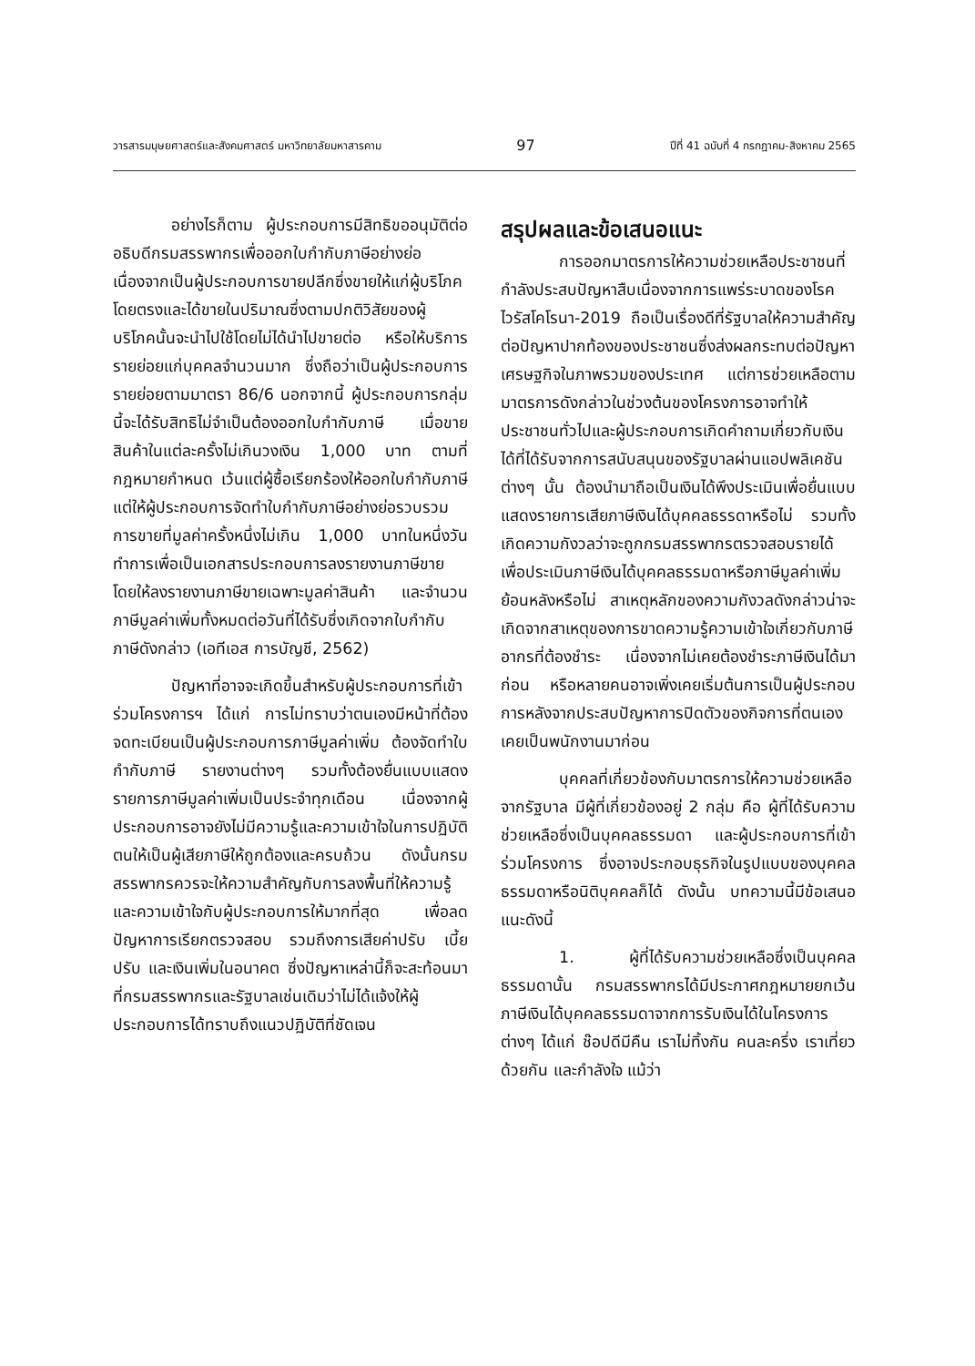วารสารมนุษยศาสตร์และสังคมศาสตร์ มหาวิทยาลัยมหาสารคาม 97 ปีที่ 41 ฉบับที่ 4 กรกฎาคม-สิงหาคม 2565
อย่างไรก็ตาม ผู้ประกอบการมีสิทธิขออนุมัติต่ออธิบดีกรมสรรพากรเพื่อออกใบกำกับภาษีอย่างย่อ เนื่องจากเป็นผู้ประกอบการขายปลีกซึ่งขายให้แก่ผู้บริโภคโดยตรงและได้ขายในปริมาณซึ่งตามปกติวิสัยของผู้บริโภคนั้นจะนำไปใช้โดยไม่ได้นำไปขายต่อ หรือให้บริการรายย่อยแก่บุคคลจำนวนมาก ซึ่งถือว่าเป็นผู้ประกอบการรายย่อยตามมาตรา 86/6 นอกจากนี้ ผู้ประกอบการกลุ่มนี้จะได้รับสิทธิไม่จำเป็นต้องออกใบกำกับภาษี เมื่อขายสินค้าในแต่ละครั้งไม่เกินวงเงิน 1,000 บาท ตามที่กฎหมายกำหนด เว้นแต่ผู้ซื้อเรียกร้องให้ออกใบกำกับภาษี แต่ให้ผู้ประกอบการจัดทำใบกำกับภาษีอย่างย่อรวบรวมการขายที่มูลค่าครั้งหนึ่งไม่เกิน 1,000 บาทในหนึ่งวันทำการเพื่อเป็นเอกสารประกอบการลงรายงานภาษีขาย โดยให้ลงรายงานภาษีขายเฉพาะมูลค่าสินค้า และจำนวนภาษีมูลค่าเพิ่มทั้งหมดต่อวันที่ได้รับซึ่งเกิดจากใบกำกับภาษีดังกล่าว (เอทีเอส การบัญชี, 2562)
ปัญหาที่อาจจะเกิดขึ้นสำหรับผู้ประกอบการที่เข้าร่วมโครงการฯ ได้แก่ การไม่ทราบว่าตนเองมีหน้าที่ต้องจดทะเบียนเป็นผู้ประกอบการภาษีมูลค่าเพิ่ม ต้องจัดทำใบกำกับภาษี รายงานต่างๆ รวมทั้งต้องยื่นแบบแสดงรายการภาษีมูลค่าเพิ่มเป็นประจำทุกเดือน เนื่องจากผู้ประกอบการอาจยังไม่มีความรู้และความเข้าใจในการปฏิบัติตนให้เป็นผู้เสียภาษีให้ถูกต้องและครบถ้วน ดังนั้นกรมสรรพากรควรจะให้ความสำคัญกับการลงพื้นที่ให้ความรู้และความเข้าใจกับผู้ประกอบการให้มากที่สุด เพื่อลดปัญหาการเรียกตรวจสอบ รวมถึงการเสียค่าปรับ เบี้ยปรับ และเงินเพิ่มในอนาคต ซึ่งปัญหาเหล่านี้ก็จะสะท้อนมาที่กรมสรรพากรและรัฐบาลเช่นเดิมว่าไม่ได้แจ้งให้ผู้ประกอบการได้ทราบถึงแนวปฏิบัติที่ชัดเจน
สรุปผลและข้อเสนอแนะ
การออกมาตรการให้ความช่วยเหลือประชาชนที่กำลังประสบปัญหาสืบเนื่องจากการแพร่ระบาดของโรคไวรัสโคโรนา-2019 ถือเป็นเรื่องดีที่รัฐบาลให้ความสำคัญต่อปัญหาปากท้องของประชาชนซึ่งส่งผลกระทบต่อปัญหาเศรษฐกิจในภาพรวมของประเทศ แต่การช่วยเหลือตามมาตรการดังกล่าวในช่วงต้นของโครงการอาจทำให้ประชาชนทั่วไปและผู้ประกอบการเกิดคำถามเกี่ยวกับเงินได้ที่ได้รับจากการสนับสนุนของรัฐบาลผ่านแอปพลิเคชันต่างๆ นั้น ต้องนำมาถือเป็นเงินได้พึงประเมินเพื่อยื่นแบบแสดงรายการเสียภาษีเงินได้บุคคลธรรดาหรือไม่ รวมทั้งเกิดความกังวลว่าจะถูกกรมสรรพากรตรวจสอบรายได้เพื่อประเมินภาษีเงินได้บุคคลธรรมดาหรือภาษีมูลค่าเพิ่มย้อนหลังหรือไม่ สาเหตุหลักของความกังวลดังกล่าวน่าจะเกิดจากสาเหตุของการขาดความรู้ความเข้าใจเกี่ยวกับภาษีอากรที่ต้องชำระ เนื่องจากไม่เคยต้องชำระภาษีเงินได้มาก่อน หรือหลายคนอาจเพิ่งเคยเริ่มต้นการเป็นผู้ประกอบการหลังจากประสบปัญหาการปิดตัวของกิจการที่ตนเองเคยเป็นพนักงานมาก่อน
บุคคลที่เกี่ยวข้องกับมาตรการให้ความช่วยเหลือจากรัฐบาล มีผู้ที่เกี่ยวข้องอยู่ 2 กลุ่ม คือ ผู้ที่ได้รับความช่วยเหลือซึ่งเป็นบุคคลธรรมดา และผู้ประกอบการที่เข้าร่วมโครงการ ซึ่งอาจประกอบธุรกิจในรูปแบบของบุคคลธรรมดาหรือนิติบุคคลก็ได้ ดังนั้น บทความนี้มีข้อเสนอแนะดังนี้
1. ผู้ที่ได้รับความช่วยเหลือซึ่งเป็นบุคคลธรรมดานั้น กรมสรรพากรได้มีประกาศกฎหมายยกเว้นภาษีเงินได้บุคคลธรรมดาจากการรับเงินได้ในโครงการต่างๆ ได้แก่ ช๊อปดีมีคืน เราไม่ทิ้งกัน คนละครึ่ง เราเที่ยวด้วยกัน และกำลังใจ แม้ว่า